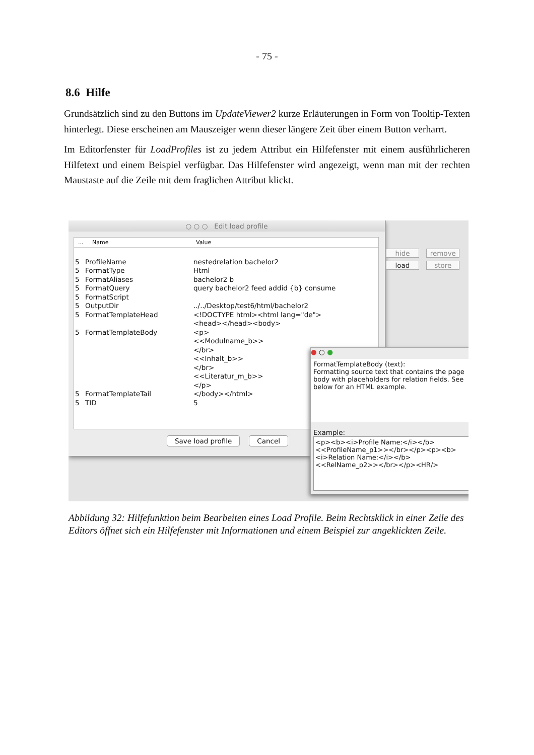- 75 -
8.6 Hilfe
Grundsätzlich sind zu den Buttons im UpdateViewer2 kurze Erläuterungen in Form von Tooltip-Texten hinterlegt. Diese erscheinen am Mauszeiger wenn dieser längere Zeit über einem Button verharrt.
Im Editorfenster für LoadProfiles ist zu jedem Attribut ein Hilfefenster mit einem ausführlicheren Hilfetext und einem Beispiel verfügbar. Das Hilfefenster wird angezeigt, wenn man mit der rechten Maustaste auf die Zeile mit dem fraglichen Attribut klickt.
○ ○ ○ Edit load profile
... Name Value
5 ProfileName nestedrelation bachelor2
5 FormatType Html
5 FormatAliases bachelor2 b
5 FormatQuery query bachelor2 feed addid {b} consume
5 FormatScript
5 OutputDir../../Desktop/test6/html/bachelor2
5 FormatTemplateHead <!DOCTYPE html><html lang="de">
<head></head><body>
5 FormatTemplateBody <p>
<<Modulname_b>>
</br>
<<Inhalt_b>>
</br>
<<Literatur_m_b>>
</p>
5 FormatTemplateTail </body></html>
5 TID 5
Save load profile Cancel
hide remove
load store
● ○ ●
FormatTemplateBody (text):
Formatting source text that contains the page body with placeholders for relation fields. See below for an HTML example.
Example:
<p><b><i>Profile Name:</i></b><<ProfileName_p1>></br></p><p><b><i>Relation Name:</i></b><<RelName_p2>></br></p><HR/>
Abbildung 32: Hilfefunktion beim Bearbeiten eines Load Profile. Beim Rechtsklick in einer Zeile des Editors öffnet sich ein Hilfefenster mit Informationen und einem Beispiel zur angeklickten Zeile.